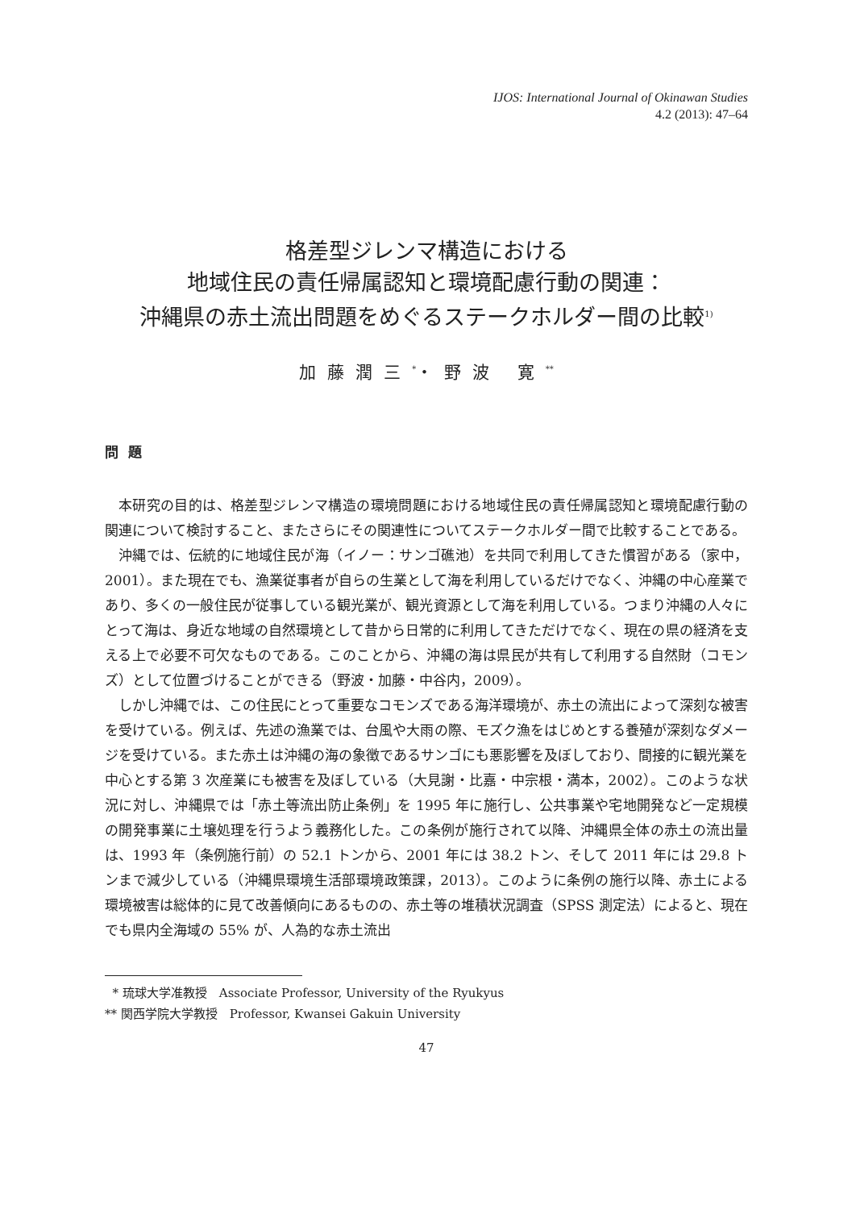IJOS: International Journal of Okinawan Studies
4.2 (2013): 47–64
格差型ジレンマ構造における
地域住民の責任帰属認知と環境配慮行動の関連：
沖縄県の赤土流出問題をめぐるステークホルダー間の比較<sup>1)</sup>
加藤潤三<sup>*</sup>・野波 寛<sup>**</sup>
問題
本研究の目的は、格差型ジレンマ構造の環境問題における地域住民の責任帰属認知と環境配慮行動の関連について検討すること、またさらにその関連性についてステークホルダー間で比較することである。
沖縄では、伝統的に地域住民が海（イノー：サンゴ礁池）を共同で利用してきた慣習がある（家中，2001）。また現在でも、漁業従事者が自らの生業として海を利用しているだけでなく、沖縄の中心産業であり、多くの一般住民が従事している観光業が、観光資源として海を利用している。つまり沖縄の人々にとって海は、身近な地域の自然環境として昔から日常的に利用してきただけでなく、現在の県の経済を支える上で必要不可欠なものである。このことから、沖縄の海は県民が共有して利用する自然財（コモンズ）として位置づけることができる（野波・加藤・中谷内，2009）。
しかし沖縄では、この住民にとって重要なコモンズである海洋環境が、赤土の流出によって深刻な被害を受けている。例えば、先述の漁業では、台風や大雨の際、モズク漁をはじめとする養殖が深刻なダメージを受けている。また赤土は沖縄の海の象徴であるサンゴにも悪影響を及ぼしており、間接的に観光業を中心とする第 3 次産業にも被害を及ぼしている（大見謝・比嘉・中宗根・満本，2002）。このような状況に対し、沖縄県では「赤土等流出防止条例」を 1995 年に施行し、公共事業や宅地開発など一定規模の開発事業に土壌処理を行うよう義務化した。この条例が施行されて以降、沖縄県全体の赤土の流出量は、1993 年（条例施行前）の 52.1 トンから、2001 年には 38.2 トン、そして 2011 年には 29.8 トンまで減少している（沖縄県環境生活部環境政策課，2013）。このように条例の施行以降、赤土による環境被害は総体的に見て改善傾向にあるものの、赤土等の堆積状況調査（SPSS 測定法）によると、現在でも県内全海域の 55% が、人為的な赤土流出
* 琉球大学准教授　Associate Professor, University of the Ryukyus
** 関西学院大学教授　Professor, Kwansei Gakuin University
47